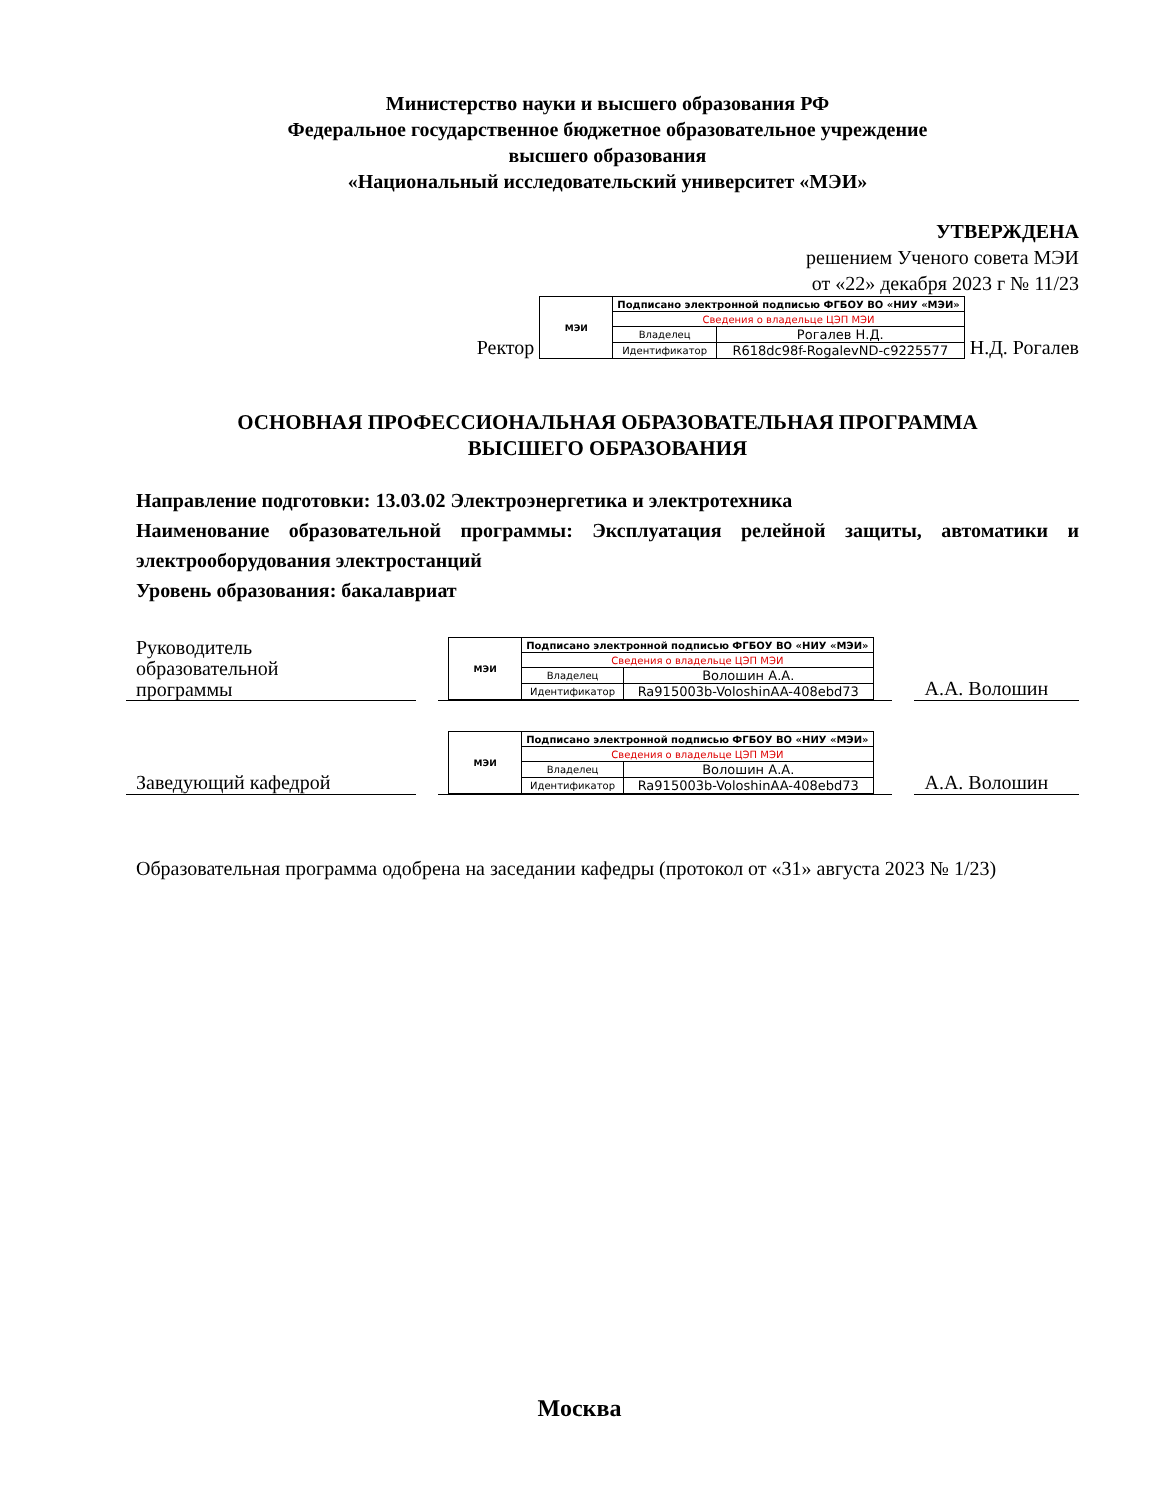Министерство науки и высшего образования РФ
Федеральное государственное бюджетное образовательное учреждение
высшего образования
«Национальный исследовательский университет «МЭИ»
УТВЕРЖДЕНА
решением Ученого совета МЭИ
от «22» декабря 2023 г № 11/23
Ректор
| МЭИ | Подписано электронной подписью ФГБОУ ВО «НИУ «МЭИ» | |
| | Сведения о владельце ЦЭП МЭИ | |
| | Владелец | Рогалев Н.Д. |
| | Идентификатор | R618dc98f-RogalevND-c9225577 |
Н.Д. Рогалев
ОСНОВНАЯ ПРОФЕССИОНАЛЬНАЯ ОБРАЗОВАТЕЛЬНАЯ ПРОГРАММА
ВЫСШЕГО ОБРАЗОВАНИЯ
Направление подготовки: 13.03.02 Электроэнергетика и электротехника
Наименование образовательной программы: Эксплуатация релейной защиты, автоматики и электрооборудования электростанций
Уровень образования: бакалавриат
Руководитель
образовательной
программы
| МЭИ | Подписано электронной подписью ФГБОУ ВО «НИУ «МЭИ» | |
| | Сведения о владельце ЦЭП МЭИ | |
| | Владелец | Волошин А.А. |
| | Идентификатор | Ra915003b-VoloshinAA-408ebd73 |
А.А. Волошин
Заведующий кафедрой
| МЭИ | Подписано электронной подписью ФГБОУ ВО «НИУ «МЭИ» | |
| | Сведения о владельце ЦЭП МЭИ | |
| | Владелец | Волошин А.А. |
| | Идентификатор | Ra915003b-VoloshinAA-408ebd73 |
А.А. Волошин
Образовательная программа одобрена на заседании кафедры (протокол от «31» августа 2023 № 1/23)
Москва